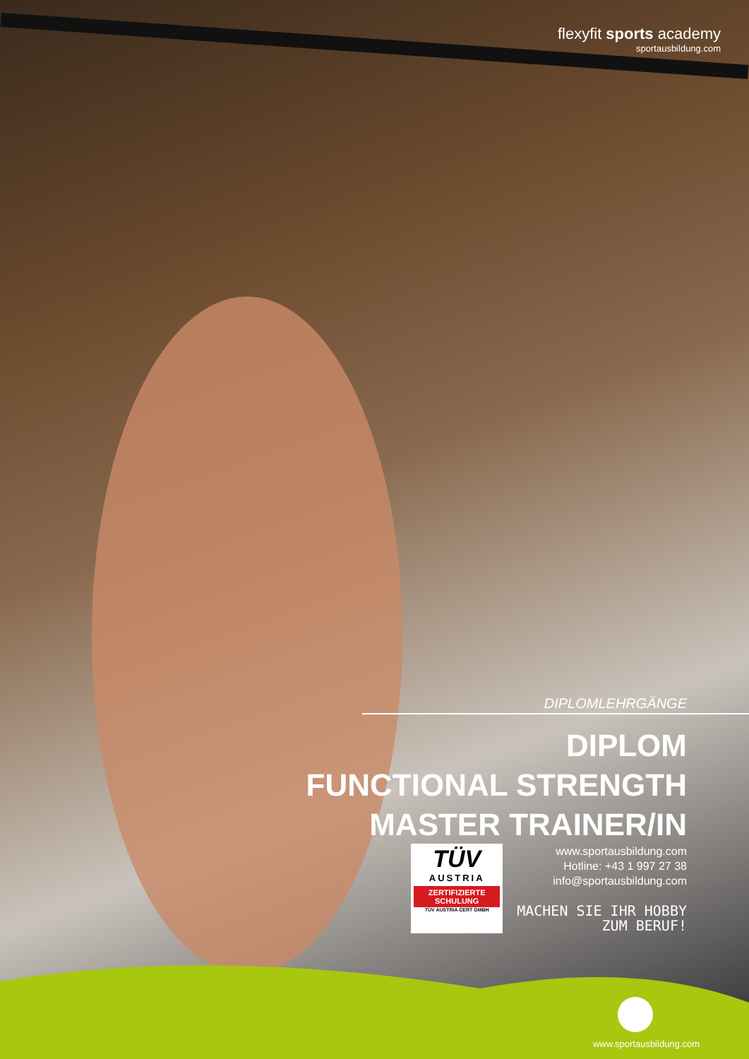flexyfit sports academy
sportausbildung.com
DIPLOMLEHRGÄNGE
DIPLOM
FUNCTIONAL STRENGTH
MASTER TRAINER/IN
TÜV
AUSTRIA
ZERTIFIZIERTE
SCHULUNG
TÜV AUSTRIA CERT GMBH
www.sportausbildung.com
Hotline: +43 1 997 27 38
info@sportausbildung.com
MACHEN SIE IHR HOBBY
ZUM BERUF!
www.sportausbildung.com